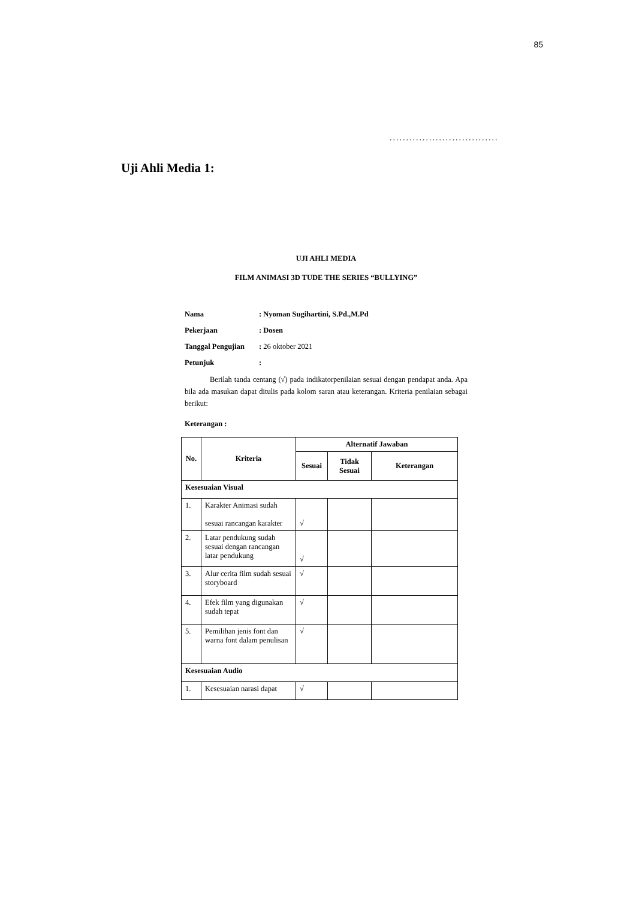85
.................................
Uji Ahli Media 1:
UJI AHLI MEDIA
FILM ANIMASI 3D TUDE THE SERIES “BULLYING”
| Nama | : Nyoman Sugihartini, S.Pd.,M.Pd |
| Pekerjaan | : Dosen |
| Tanggal Pengujian | : 26 oktober 2021 |
| Petunjuk | : |
Berilah tanda centang (√) pada indikatorpenilaian sesuai dengan pendapat anda. Apa bila ada masukan dapat ditulis pada kolom saran atau keterangan. Kriteria penilaian sebagai berikut:
Keterangan :
| No. | Kriteria | Alternatif Jawaban | | |
| --- | --- | --- | --- | --- |
| | | Sesuai | Tidak Sesuai | Keterangan |
| Kesesuaian Visual | | | | |
| 1. | Karakter Animasi sudah sesuai rancangan karakter | √ | | |
| 2. | Latar pendukung sudah sesuai dengan rancangan latar pendukung | √ | | |
| 3. | Alur cerita film sudah sesuai storyboard | √ | | |
| 4. | Efek film yang digunakan sudah tepat | √ | | |
| 5. | Pemilihan jenis font dan warna font dalam penulisan | √ | | |
| Kesesuaian Audio | | | | |
| 1. | Kesesuaian narasi dapat | √ | | |